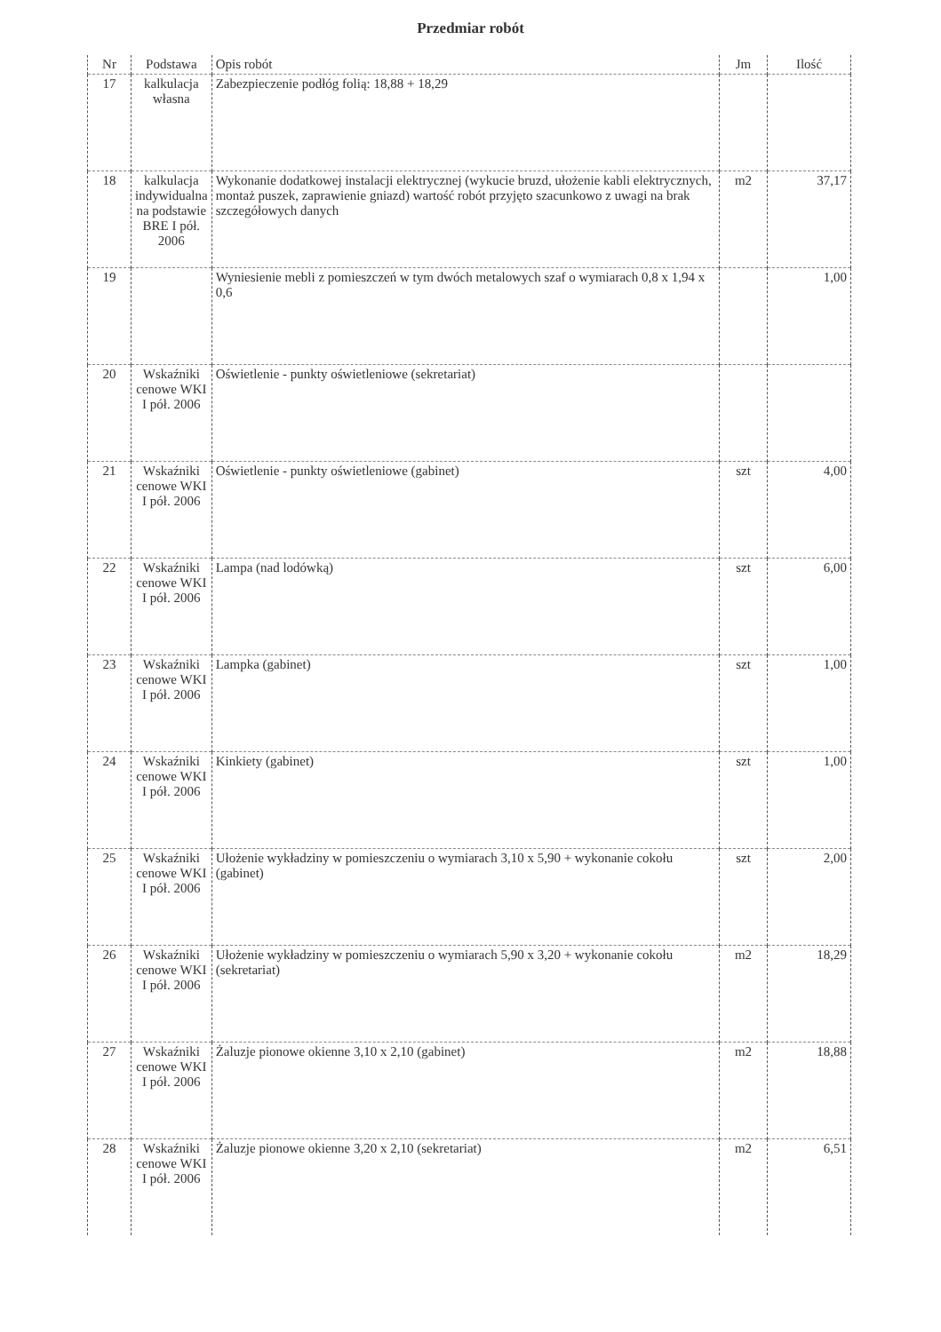Przedmiar robót
| Nr | Podstawa | Opis robót | Jm | Ilość |
| --- | --- | --- | --- | --- |
| 17 | kalkulacja własna | Zabezpieczenie podłóg folią: 18,88 + 18,29 | | |
| 18 | kalkulacja indywidualna na podstawie BRE I pół. 2006 | Wykonanie dodatkowej instalacji elektrycznej (wykucie bruzd, ułożenie kabli elektrycznych, montaż puszek, zaprawienie gniazd) wartość robót przyjęto szacunkowo z uwagi na brak szczegółowych danych | m2 | 37,17 |
| 19 | | Wyniesienie mebli z pomieszczeń w tym dwóch metalowych szaf o wymiarach 0,8 x 1,94 x 0,6 | | 1,00 |
| 20 | Wskaźniki cenowe WKI I pół. 2006 | Oświetlenie - punkty oświetleniowe (sekretariat) | | |
| 21 | Wskaźniki cenowe WKI I pół. 2006 | Oświetlenie - punkty oświetleniowe (gabinet) | szt | 4,00 |
| 22 | Wskaźniki cenowe WKI I pół. 2006 | Lampa (nad lodówką) | szt | 6,00 |
| 23 | Wskaźniki cenowe WKI I pół. 2006 | Lampka (gabinet) | szt | 1,00 |
| 24 | Wskaźniki cenowe WKI I pół. 2006 | Kinkiety (gabinet) | szt | 1,00 |
| 25 | Wskaźniki cenowe WKI I pół. 2006 | Ułożenie wykładziny w pomieszczeniu o wymiarach 3,10 x 5,90 + wykonanie cokołu (gabinet) | szt | 2,00 |
| 26 | Wskaźniki cenowe WKI I pół. 2006 | Ułożenie wykładziny w pomieszczeniu o wymiarach 5,90 x 3,20 + wykonanie cokołu (sekretariat) | m2 | 18,29 |
| 27 | Wskaźniki cenowe WKI I pół. 2006 | Żaluzje pionowe okienne 3,10 x 2,10 (gabinet) | m2 | 18,88 |
| 28 | Wskaźniki cenowe WKI I pół. 2006 | Żaluzje pionowe okienne 3,20 x 2,10 (sekretariat) | m2 | 6,51 |